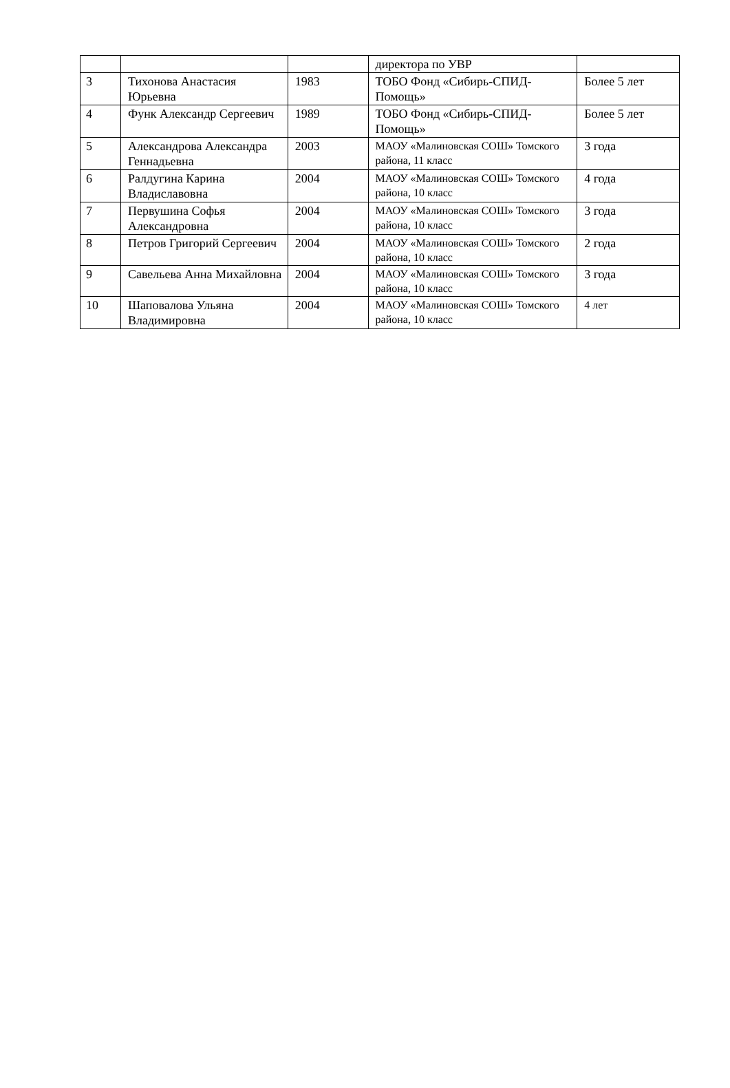| | | | директора по УВР | |
| 3 | Тихонова Анастасия Юрьевна | 1983 | ТОБО Фонд «Сибирь-СПИД-Помощь» | Более 5 лет |
| 4 | Функ Александр Сергеевич | 1989 | ТОБО Фонд «Сибирь-СПИД-Помощь» | Более 5 лет |
| 5 | Александрова Александра Геннадьевна | 2003 | МАОУ «Малиновская СОШ» Томского района, 11 класс | 3 года |
| 6 | Ралдугина Карина Владиславовна | 2004 | МАОУ «Малиновская СОШ» Томского района, 10 класс | 4 года |
| 7 | Первушина Софья Александровна | 2004 | МАОУ «Малиновская СОШ» Томского района, 10 класс | 3 года |
| 8 | Петров Григорий Сергеевич | 2004 | МАОУ «Малиновская СОШ» Томского района, 10 класс | 2 года |
| 9 | Савельева Анна Михайловна | 2004 | МАОУ «Малиновская СОШ» Томского района, 10 класс | 3 года |
| 10 | Шаповалова Ульяна Владимировна | 2004 | МАОУ «Малиновская СОШ» Томского района, 10 класс | 4 лет |